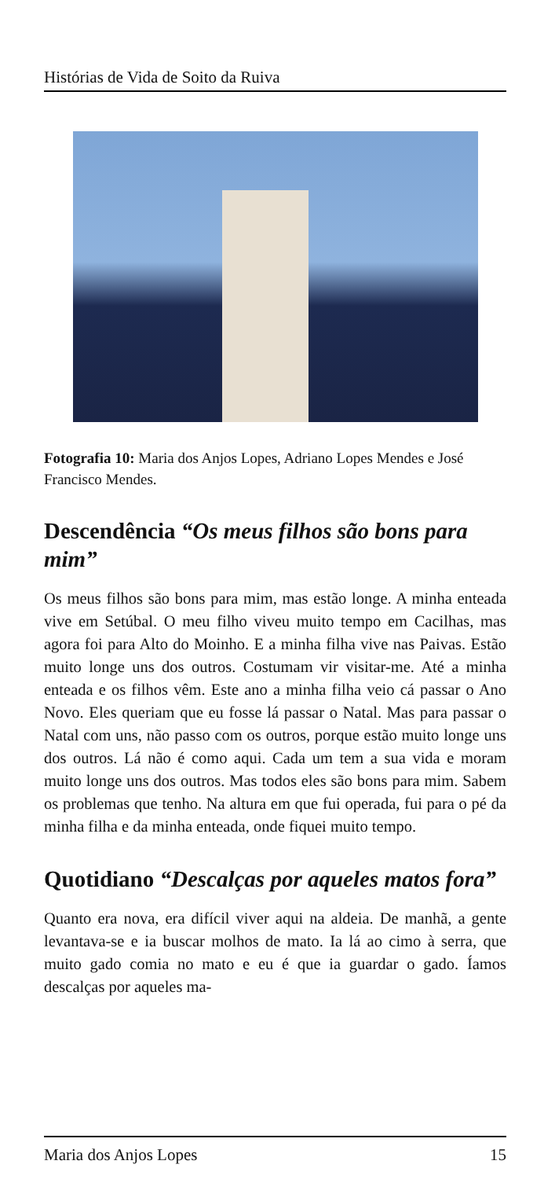Histórias de Vida de Soito da Ruiva
Fotografia 10: Maria dos Anjos Lopes, Adriano Lopes Mendes e José Francisco Mendes.
Descendência “Os meus filhos são bons para mim”
Os meus filhos são bons para mim, mas estão longe. A minha enteada vive em Setúbal. O meu filho viveu muito tempo em Cacilhas, mas agora foi para Alto do Moinho. E a minha filha vive nas Paivas. Estão muito longe uns dos outros. Costumam vir visitar-me. Até a minha enteada e os filhos vêm. Este ano a minha filha veio cá passar o Ano Novo. Eles queriam que eu fosse lá passar o Natal. Mas para passar o Natal com uns, não passo com os outros, porque estão muito longe uns dos outros. Lá não é como aqui. Cada um tem a sua vida e moram muito longe uns dos outros. Mas todos eles são bons para mim. Sabem os problemas que tenho. Na altura em que fui operada, fui para o pé da minha filha e da minha enteada, onde fiquei muito tempo.
Quotidiano “Descalças por aqueles matos fora”
Quanto era nova, era difícil viver aqui na aldeia. De manhã, a gente levantava-se e ia buscar molhos de mato. Ia lá ao cimo à serra, que muito gado comia no mato e eu é que ia guardar o gado. Íamos descalças por aqueles ma-
Maria dos Anjos Lopes 15